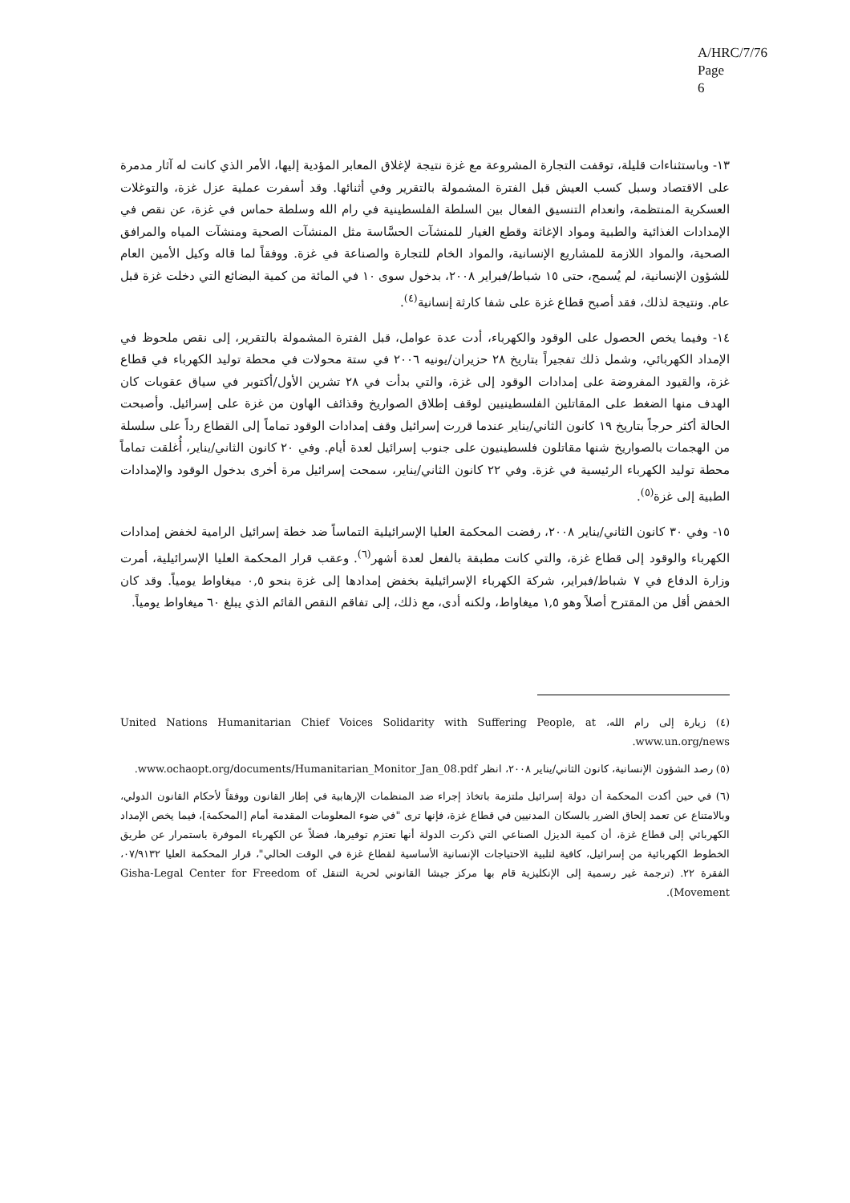A/HRC/7/76
Page 6
١٣- وباستثناءات قليلة، توقفت التجارة المشروعة مع غزة نتيجة لإغلاق المعابر المؤدية إليها، الأمر الذي كانت له آثار مدمرة على الاقتصاد وسبل كسب العيش قبل الفترة المشمولة بالتقرير وفي أثنائها. وقد أسفرت عملية عزل غزة، والتوغلات العسكرية المنتظمة، وانعدام التنسيق الفعال بين السلطة الفلسطينية في رام الله وسلطة حماس في غزة، عن نقص في الإمدادات الغذائية والطبية ومواد الإغاثة وقطع الغيار للمنشآت الحسَّاسة مثل المنشآت الصحية ومنشآت المياه والمرافق الصحية، والمواد اللازمة للمشاريع الإنسانية، والمواد الخام للتجارة والصناعة في غزة. ووفقاً لما قاله وكيل الأمين العام للشؤون الإنسانية، لم يُسمح، حتى ١٥ شباط/فبراير ٢٠٠٨، بدخول سوى ١٠ في المائة من كمية البضائع التي دخلت غزة قبل عام. ونتيجة لذلك، فقد أصبح قطاع غزة على شفا كارثة إنسانية<sup>(٤)</sup>.
١٤- وفيما يخص الحصول على الوقود والكهرباء، أدت عدة عوامل، قبل الفترة المشمولة بالتقرير، إلى نقص ملحوظ في الإمداد الكهربائي، وشمل ذلك تفجيراً بتاريخ ٢٨ حزيران/يونيه ٢٠٠٦ في ستة محولات في محطة توليد الكهرباء في قطاع غزة، والقيود المفروضة على إمدادات الوقود إلى غزة، والتي بدأت في ٢٨ تشرين الأول/أكتوبر في سياق عقوبات كان الهدف منها الضغط على المقاتلين الفلسطينيين لوقف إطلاق الصواريخ وقذائف الهاون من غزة على إسرائيل. وأصبحت الحالة أكثر حرجاً بتاريخ ١٩ كانون الثاني/يناير عندما قررت إسرائيل وقف إمدادات الوقود تماماً إلى القطاع رداً على سلسلة من الهجمات بالصواريخ شنها مقاتلون فلسطينيون على جنوب إسرائيل لعدة أيام. وفي ٢٠ كانون الثاني/يناير، أُغلقت تماماً محطة توليد الكهرباء الرئيسية في غزة. وفي ٢٢ كانون الثاني/يناير، سمحت إسرائيل مرة أخرى بدخول الوقود والإمدادات الطبية إلى غزة<sup>(٥)</sup>.
١٥- وفي ٣٠ كانون الثاني/يناير ٢٠٠٨، رفضت المحكمة العليا الإسرائيلية التماساً ضد خطة إسرائيل الرامية لخفض إمدادات الكهرباء والوقود إلى قطاع غزة، والتي كانت مطبقة بالفعل لعدة أشهر<sup>(٦)</sup>. وعقب قرار المحكمة العليا الإسرائيلية، أمرت وزارة الدفاع في ٧ شباط/فبراير، شركة الكهرباء الإسرائيلية بخفض إمدادها إلى غزة بنحو ٠,٥ ميغاواط يومياً. وقد كان الخفض أقل من المقترح أصلاً وهو ١,٥ ميغاواط، ولكنه أدى، مع ذلك، إلى تفاقم النقص القائم الذي يبلغ ٦٠ ميغاواط يومياً.
(٤) زيارة إلى رام الله، United Nations Humanitarian Chief Voices Solidarity with Suffering People, at www.un.org/news.
(٥) رصد الشؤون الإنسانية، كانون الثاني/يناير ٢٠٠٨، انظر www.ochaopt.org/documents/Humanitarian_Monitor_Jan_08.pdf.
(٦) في حين أكدت المحكمة أن دولة إسرائيل ملتزمة باتخاذ إجراء ضد المنظمات الإرهابية في إطار القانون ووفقاً لأحكام القانون الدولي، وبالامتناع عن تعمد إلحاق الضرر بالسكان المدنيين في قطاع غزة، فإنها ترى "في ضوء المعلومات المقدمة أمام [المحكمة]، فيما يخص الإمداد الكهربائي إلى قطاع غزة، أن كمية الديزل الصناعي التي ذكرت الدولة أنها تعتزم توفيرها، فضلاً عن الكهرباء الموفرة باستمرار عن طريق الخطوط الكهربائية من إسرائيل، كافية لتلبية الاحتياجات الإنسانية الأساسية لقطاع غزة في الوقت الحالي"، قرار المحكمة العليا ٠٧/٩١٣٢، الفقرة ٢٢. (ترجمة غير رسمية إلى الإنكليزية قام بها مركز جيشا القانوني لحرية التنقل Gisha-Legal Center for Freedom of Movement).